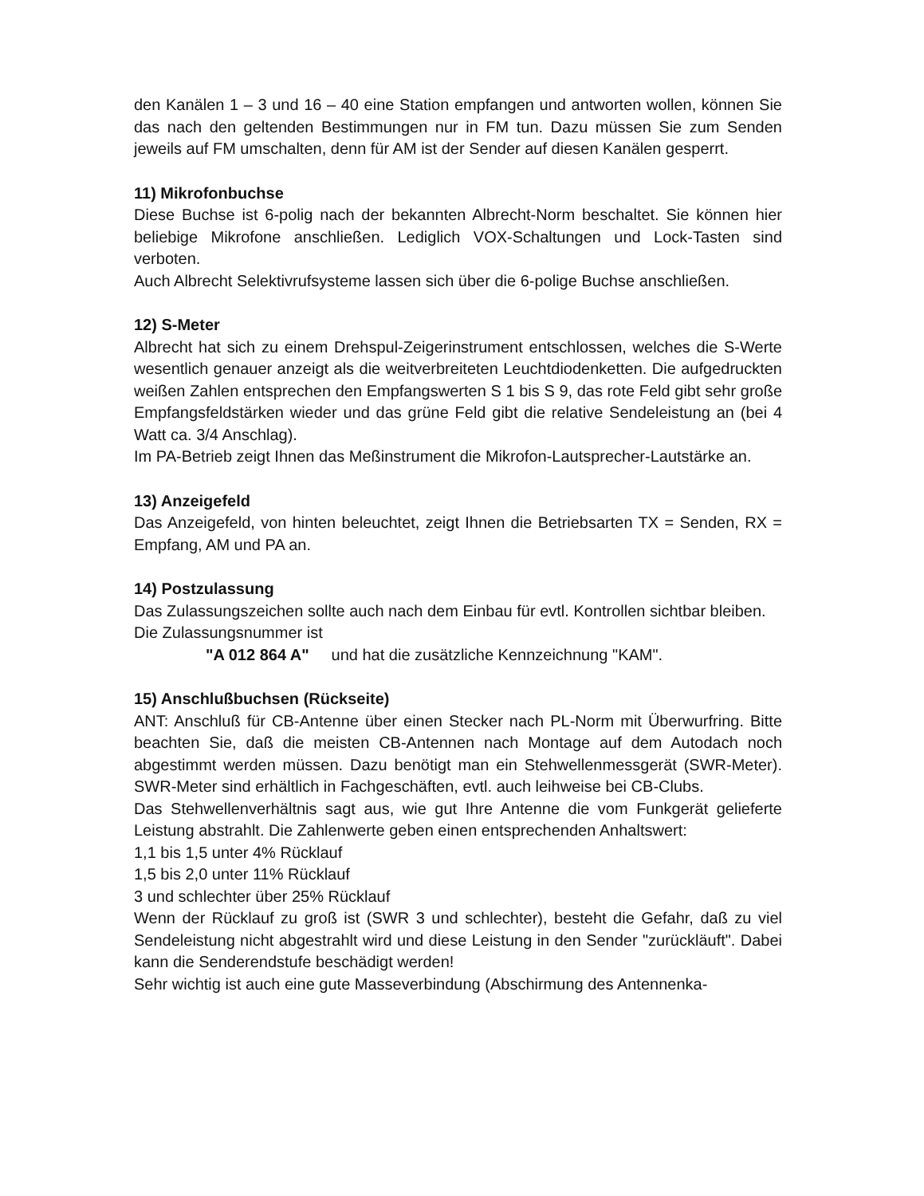den Kanälen 1 – 3 und 16 – 40 eine Station empfangen und antworten wollen, können Sie das nach den geltenden Bestimmungen nur in FM tun. Dazu müssen Sie zum Senden jeweils auf FM umschalten, denn für AM ist der Sender auf diesen Kanälen gesperrt.
11) Mikrofonbuchse
Diese Buchse ist 6-polig nach der bekannten Albrecht-Norm beschaltet. Sie können hier beliebige Mikrofone anschließen. Lediglich VOX-Schaltungen und Lock-Tasten sind verboten.
Auch Albrecht Selektivrufsysteme lassen sich über die 6-polige Buchse anschließen.
12) S-Meter
Albrecht hat sich zu einem Drehspul-Zeigerinstrument entschlossen, welches die S-Werte wesentlich genauer anzeigt als die weitverbreiteten Leuchtdiodenketten. Die aufgedruckten weißen Zahlen entsprechen den Empfangswerten S 1 bis S 9, das rote Feld gibt sehr große Empfangsfeldstärken wieder und das grüne Feld gibt die relative Sendeleistung an (bei 4 Watt ca. 3/4 Anschlag).
Im PA-Betrieb zeigt Ihnen das Meßinstrument die Mikrofon-Lautsprecher-Lautstärke an.
13) Anzeigefeld
Das Anzeigefeld, von hinten beleuchtet, zeigt Ihnen die Betriebsarten TX = Senden, RX = Empfang, AM und PA an.
14) Postzulassung
Das Zulassungszeichen sollte auch nach dem Einbau für evtl. Kontrollen sichtbar bleiben.
Die Zulassungsnummer ist
"A 012 864 A" und hat die zusätzliche Kennzeichnung "KAM".
15) Anschlußbuchsen (Rückseite)
ANT: Anschluß für CB-Antenne über einen Stecker nach PL-Norm mit Überwurfring. Bitte beachten Sie, daß die meisten CB-Antennen nach Montage auf dem Autodach noch abgestimmt werden müssen. Dazu benötigt man ein Stehwellenmessgerät (SWR-Meter). SWR-Meter sind erhältlich in Fachgeschäften, evtl. auch leihweise bei CB-Clubs.
Das Stehwellenverhältnis sagt aus, wie gut Ihre Antenne die vom Funkgerät gelieferte Leistung abstrahlt. Die Zahlenwerte geben einen entsprechenden Anhaltswert:
1,1 bis 1,5 unter 4% Rücklauf
1,5 bis 2,0 unter 11% Rücklauf
3 und schlechter über 25% Rücklauf
Wenn der Rücklauf zu groß ist (SWR 3 und schlechter), besteht die Gefahr, daß zu viel Sendeleistung nicht abgestrahlt wird und diese Leistung in den Sender "zurückläuft". Dabei kann die Senderendstufe beschädigt werden!
Sehr wichtig ist auch eine gute Masseverbindung (Abschirmung des Antennenka-